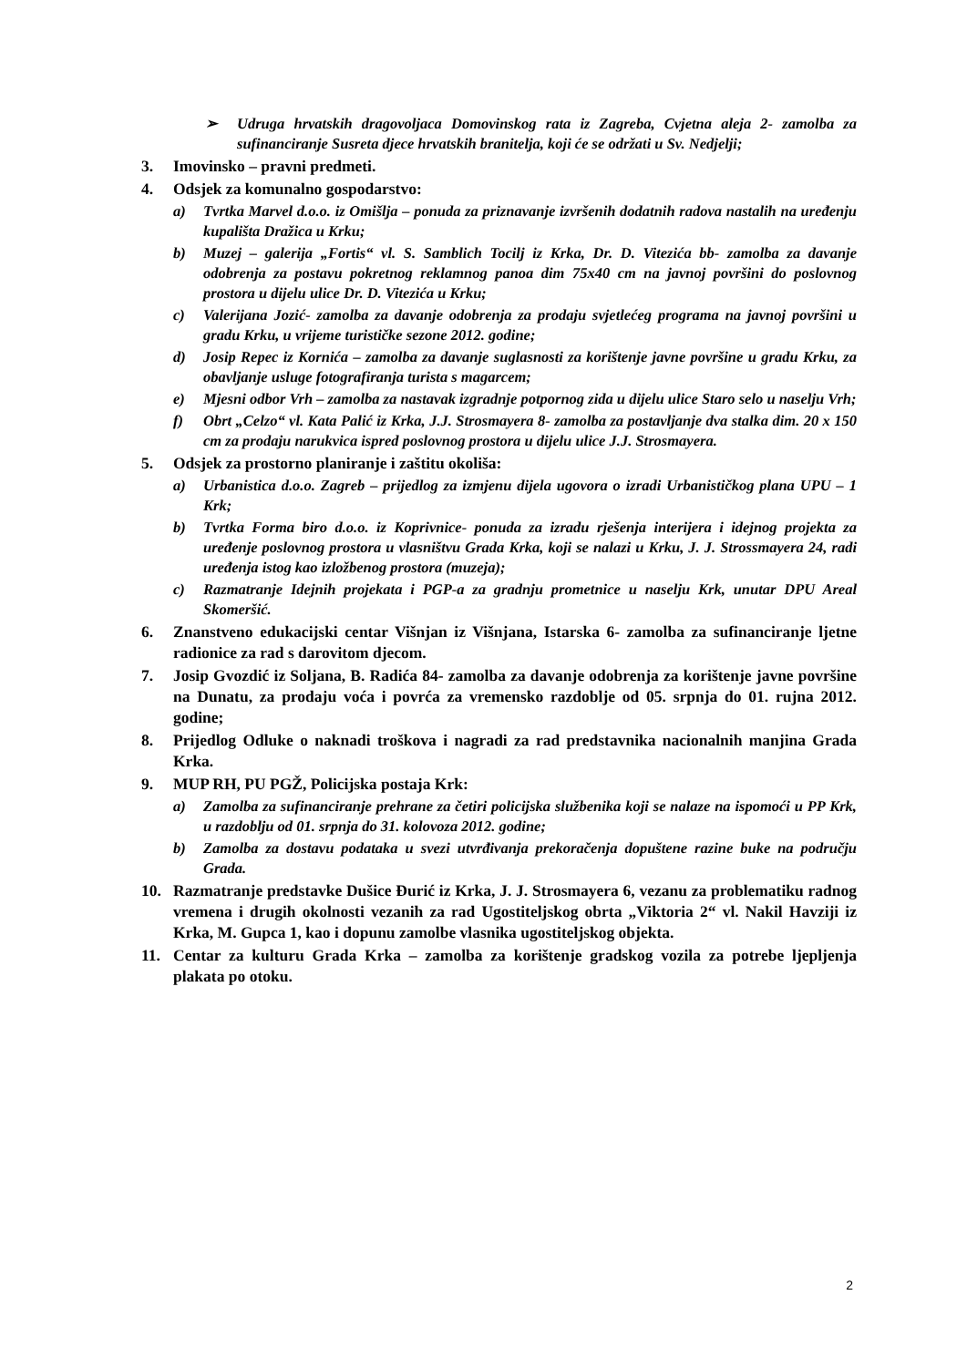➢ Udruga hrvatskih dragovoljaca Domovinskog rata iz Zagreba, Cvjetna aleja 2- zamolba za sufinanciranje Susreta djece hrvatskih branitelja, koji će se održati u Sv. Nedjelji;
3. Imovinsko – pravni predmeti.
4. Odsjek za komunalno gospodarstvo:
a) Tvrtka Marvel d.o.o. iz Omišlja – ponuda za priznavanje izvršenih dodatnih radova nastalih na uređenju kupališta Dražica u Krku;
b) Muzej – galerija „Fortis“ vl. S. Samblich Tocilj iz Krka, Dr. D. Vitezića bb- zamolba za davanje odobrenja za postavu pokretnog reklamnog panoa dim 75x40 cm na javnoj površini do poslovnog prostora u dijelu ulice Dr. D. Vitezića u Krku;
c) Valerijana Jozić- zamolba za davanje odobrenja za prodaju svjetlećeg programa na javnoj površini u gradu Krku, u vrijeme turističke sezone 2012. godine;
d) Josip Repec iz Kornića – zamolba za davanje suglasnosti za korištenje javne površine u gradu Krku, za obavljanje usluge fotografiranja turista s magarcem;
e) Mjesni odbor Vrh – zamolba za nastavak izgradnje potpornog zida u dijelu ulice Staro selo u naselju Vrh;
f) Obrt „Celzo“ vl. Kata Palić iz Krka, J.J. Strosmayera 8- zamolba za postavljanje dva stalka dim. 20 x 150 cm za prodaju narukvica ispred poslovnog prostora u dijelu ulice J.J. Strosmayera.
5. Odsjek za prostorno planiranje i zaštitu okoliša:
a) Urbanistica d.o.o. Zagreb – prijedlog za izmjenu dijela ugovora o izradi Urbanističkog plana UPU – 1 Krk;
b) Tvrtka Forma biro d.o.o. iz Koprivnice- ponuda za izradu rješenja interijera i idejnog projekta za uređenje poslovnog prostora u vlasništvu Grada Krka, koji se nalazi u Krku, J. J. Strossmayera 24, radi uređenja istog kao izložbenog prostora (muzeja);
c) Razmatranje Idejnih projekata i PGP-a za gradnju prometnice u naselju Krk, unutar DPU Areal Skomeršić.
6. Znanstveno edukacijski centar Višnjan iz Višnjana, Istarska 6- zamolba za sufinanciranje ljetne radionice za rad s darovitom djecom.
7. Josip Gvozdić iz Soljana, B. Radića 84- zamolba za davanje odobrenja za korištenje javne površine na Dunatu, za prodaju voća i povrća za vremensko razdoblje od 05. srpnja do 01. rujna 2012. godine;
8. Prijedlog Odluke o naknadi troškova i nagradi za rad predstavnika nacionalnih manjina Grada Krka.
9. MUP RH, PU PGŽ, Policijska postaja Krk:
a) Zamolba za sufinanciranje prehrane za četiri policijska službenika koji se nalaze na ispomoći u PP Krk, u razdoblju od 01. srpnja do 31. kolovoza 2012. godine;
b) Zamolba za dostavu podataka u svezi utvrđivanja prekoračenja dopuštene razine buke na području Grada.
10. Razmatranje predstavke Dušice Đurić iz Krka, J. J. Strosmayera 6, vezanu za problematiku radnog vremena i drugih okolnosti vezanih za rad Ugostiteljskog obrta „Viktoria 2“ vl. Nakil Havziji iz Krka, M. Gupca 1, kao i dopunu zamolbe vlasnika ugostiteljskog objekta.
11. Centar za kulturu Grada Krka – zamolba za korištenje gradskog vozila za potrebe ljepljenja plakata po otoku.
2